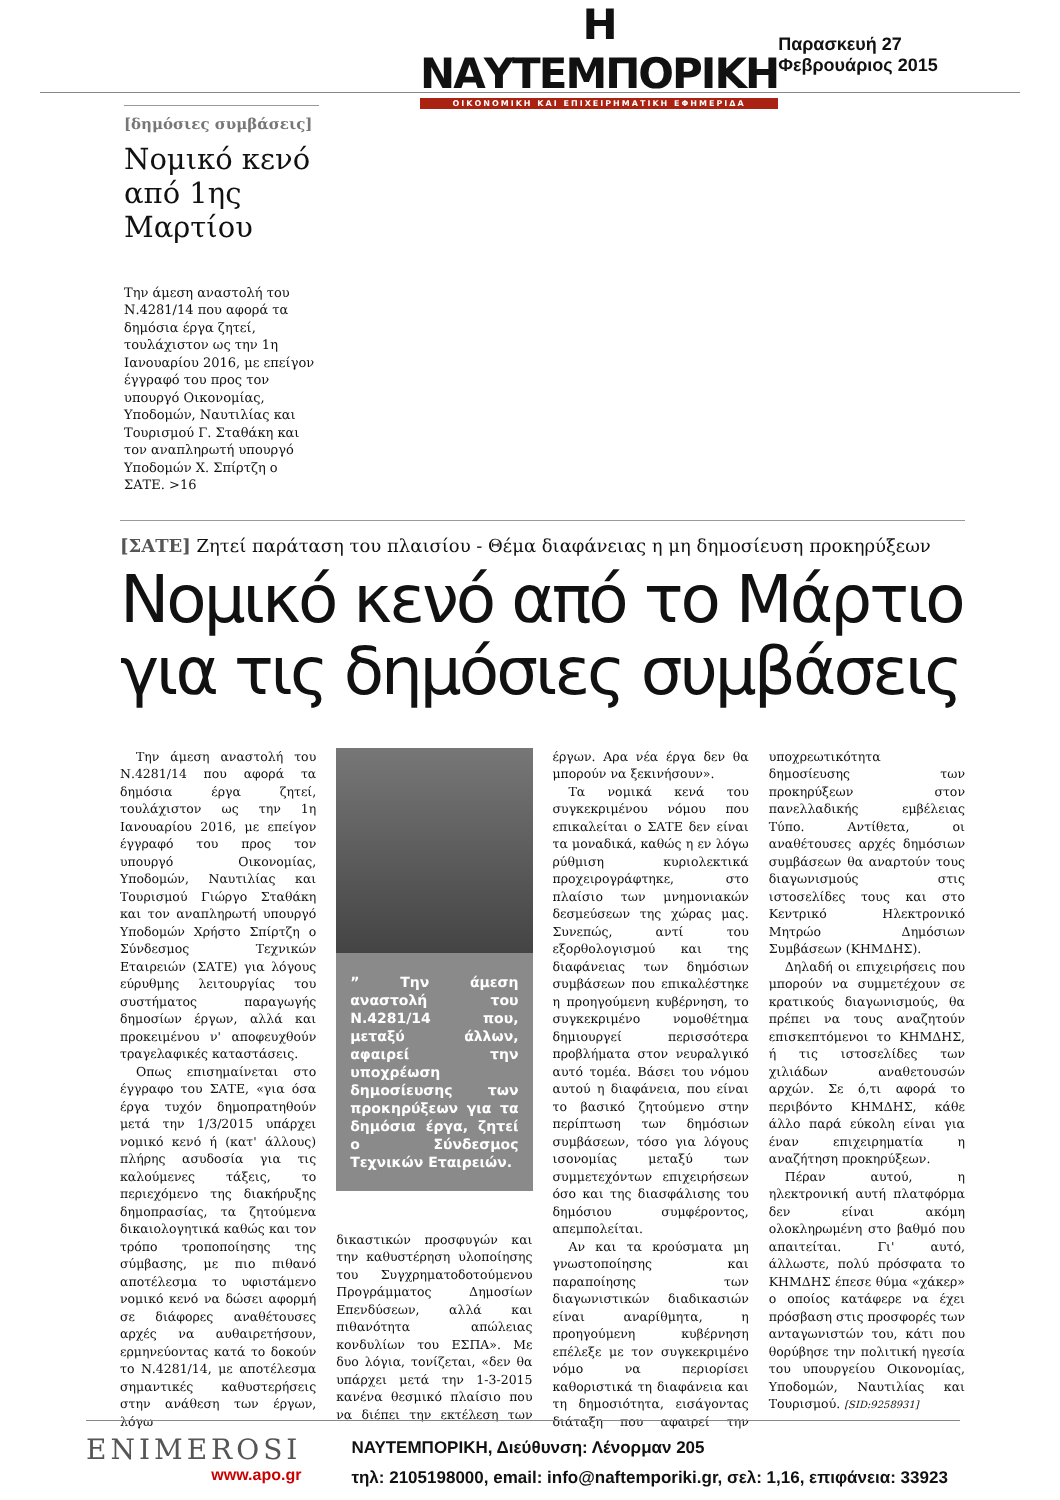Η ΝΑΥΤΕΜΠΟΡΙΚΗ
ΟΙΚΟΝΟΜΙΚΗ ΚΑΙ ΕΠΙΧΕΙΡΗΜΑΤΙΚΗ ΕΦΗΜΕΡΙΔΑ
Παρασκευή 27 Φεβρουάριος 2015
[δημόσιες συμβάσεις]
Νομικό κενό από 1ης Μαρτίου
Την άμεση αναστολή του Ν.4281/14 που αφορά τα δημόσια έργα ζητεί, τουλάχιστον ως την 1η Ιανουαρίου 2016, με επείγον έγγραφό του προς τον υπουργό Οικονομίας, Υποδομών, Ναυτιλίας και Τουρισμού Γ. Σταθάκη και τον αναπληρωτή υπουργό Υποδομών Χ. Σπίρτζη ο ΣΑΤΕ. >16
[ΣΑΤΕ] Ζητεί παράταση του πλαισίου - Θέμα διαφάνειας η μη δημοσίευση προκηρύξεων
Νομικό κενό από το Μάρτιο για τις δημόσιες συμβάσεις
Την άμεση αναστολή του Ν.4281/14 που αφορά τα δημόσια έργα ζητεί, τουλάχιστον ως την 1η Ιανουαρίου 2016, με επείγον έγγραφό του προς τον υπουργό Οικονομίας, Υποδομών, Ναυτιλίας και Τουρισμού Γιώργο Σταθάκη και τον αναπληρωτή υπουργό Υποδομών Χρήστο Σπίρτζη ο Σύνδεσμος Τεχνικών Εταιρειών (ΣΑΤΕ) για λόγους εύρυθμης λειτουργίας του συστήματος παραγωγής δημοσίων έργων, αλλά και προκειμένου ν' αποφευχθούν τραγελαφικές καταστάσεις.
Οπως επισημαίνεται στο έγγραφο του ΣΑΤΕ, «για όσα έργα τυχόν δημοπρατηθούν μετά την 1/3/2015 υπάρχει νομικό κενό ή (κατ' άλλους) πλήρης ασυδοσία για τις καλούμενες τάξεις, το περιεχόμενο της διακήρυξης δημοπρασίας, τα ζητούμενα δικαιολογητικά καθώς και τον τρόπο τροποποίησης της σύμβασης, με πιο πιθανό αποτέλεσμα το υφιστάμενο νομικό κενό να δώσει αφορμή σε διάφορες αναθέτουσες αρχές να αυθαιρετήσουν, ερμηνεύοντας κατά το δοκούν το Ν.4281/14, με αποτέλεσμα σημαντικές καθυστερήσεις στην ανάθεση των έργων, λόγω
” Την άμεση αναστολή του Ν.4281/14 που, μεταξύ άλλων, αφαιρεί την υποχρέωση δημοσίευσης των προκηρύξεων για τα δημόσια έργα, ζητεί ο Σύνδεσμος Τεχνικών Εταιρειών.
δικαστικών προσφυγών και την καθυστέρηση υλοποίησης του Συγχρηματοδοτούμενου Προγράμματος Δημοσίων Επενδύσεων, αλλά και πιθανότητα απώλειας κονδυλίων του ΕΣΠΑ». Με δυο λόγια, τονίζεται, «δεν θα υπάρχει μετά την 1-3-2015 κανένα θεσμικό πλαίσιο που να διέπει την εκτέλεση των έργων. Αρα νέα έργα δεν θα μπορούν να ξεκινήσουν».
Τα νομικά κενά του συγκεκριμένου νόμου που επικαλείται ο ΣΑΤΕ δεν είναι τα μοναδικά, καθώς η εν λόγω ρύθμιση κυριολεκτικά προχειρογράφτηκε, στο πλαίσιο των μνημονιακών δεσμεύσεων της χώρας μας. Συνεπώς, αντί του εξορθολογισμού και της διαφάνειας των δημόσιων συμβάσεων που επικαλέστηκε η προηγούμενη κυβέρνηση, το συγκεκριμένο νομοθέτημα δημιουργεί περισσότερα προβλήματα στον νευραλγικό αυτό τομέα. Βάσει του νόμου αυτού η διαφάνεια, που είναι το βασικό ζητούμενο στην περίπτωση των δημόσιων συμβάσεων, τόσο για λόγους ισονομίας μεταξύ των συμμετεχόντων επιχειρήσεων όσο και της διασφάλισης του δημόσιου συμφέροντος, απεμπολείται.
Αν και τα κρούσματα μη γνωστοποίησης και παραποίησης των διαγωνιστικών διαδικασιών είναι αναρίθμητα, η προηγούμενη κυβέρνηση επέλεξε με τον συγκεκριμένο νόμο να περιορίσει καθοριστικά τη διαφάνεια και τη δημοσιότητα, εισάγοντας διάταξη που αφαιρεί την υποχρεωτικότητα δημοσίευσης των προκηρύξεων στον πανελλαδικής εμβέλειας Τύπο. Αντίθετα, οι αναθέτουσες αρχές δημόσιων συμβάσεων θα αναρτούν τους διαγωνισμούς στις ιστοσελίδες τους και στο Κεντρικό Ηλεκτρονικό Μητρώο Δημόσιων Συμβάσεων (ΚΗΜΔΗΣ).
Δηλαδή οι επιχειρήσεις που μπορούν να συμμετέχουν σε κρατικούς διαγωνισμούς, θα πρέπει να τους αναζητούν επισκεπτόμενοι το ΚΗΜΔΗΣ, ή τις ιστοσελίδες των χιλιάδων αναθετουσών αρχών. Σε ό,τι αφορά το περιβόντο ΚΗΜΔΗΣ, κάθε άλλο παρά εύκολη είναι για έναν επιχειρηματία η αναζήτηση προκηρύξεων.
Πέραν αυτού, η ηλεκτρονική αυτή πλατφόρμα δεν είναι ακόμη ολοκληρωμένη στο βαθμό που απαιτείται. Γι' αυτό, άλλωστε, πολύ πρόσφατα το ΚΗΜΔΗΣ έπεσε θύμα «χάκερ» ο οποίος κατάφερε να έχει πρόσβαση στις προσφορές των ανταγωνιστών του, κάτι που θορύβησε την πολιτική ηγεσία του υπουργείου Οικονομίας, Υποδομών, Ναυτιλίας και Τουρισμού. [SID:9258931]
ENIMEROSI
www.apo.gr
ΝΑΥΤΕΜΠΟΡΙΚΗ, Διεύθυνση: Λένορμαν 205
τηλ: 2105198000, email: info@naftemporiki.gr, σελ: 1,16, επιφάνεια: 33923